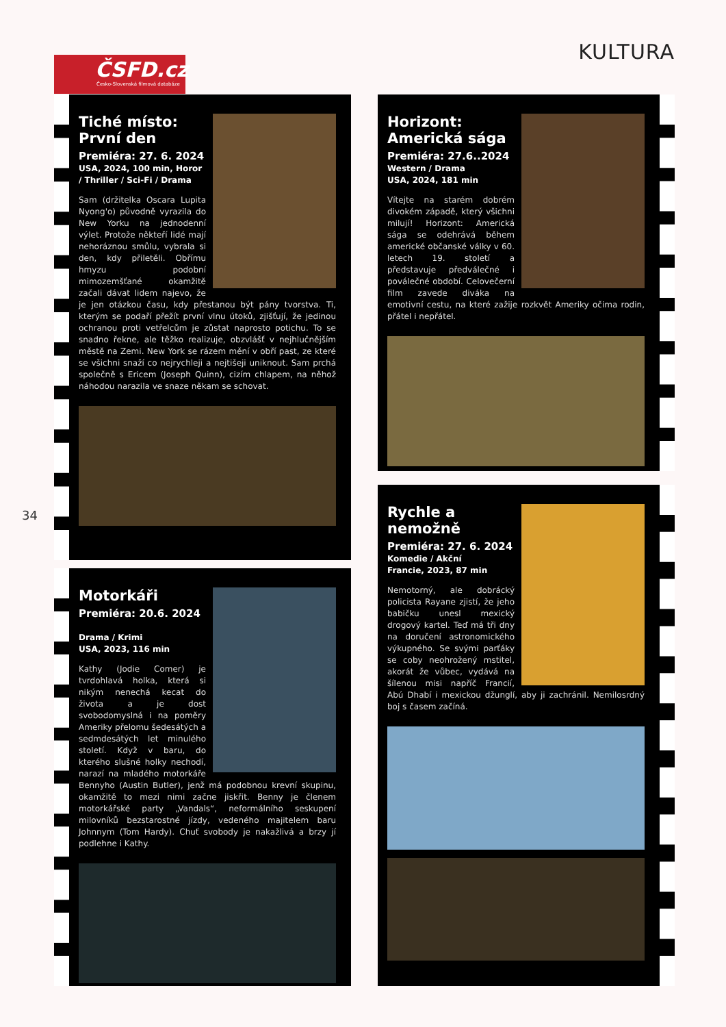ČSFD.cz
Česko-Slovenská filmová databáze
KULTURA
34
Tiché místo:
První den
Premiéra: 27. 6. 2024
USA, 2024, 100 min, Horor / Thriller / Sci-Fi / Drama
Sam (držitelka Oscara Lupita Nyong'o) původně vyrazila do New Yorku na jednodenní výlet. Protože někteří lidé mají nehoráznou smůlu, vybrala si den, kdy přiletěli. Obřímu hmyzu podobní mimozemšťané okamžitě začali dávat lidem najevo, že je jen otázkou času, kdy přestanou být pány tvorstva. Ti, kterým se podaří přežít první vlnu útoků, zjišťují, že jedinou ochranou proti vetřelcům je zůstat naprosto potichu. To se snadno řekne, ale těžko realizuje, obzvlášť v nejhlučnějším městě na Zemi. New York se rázem mění v obří past, ze které se všichni snaží co nejrychleji a nejtišeji uniknout. Sam prchá společně s Ericem (Joseph Quinn), cizím chlapem, na něhož náhodou narazila ve snaze někam se schovat.
Motorkáři
Premiéra: 20.6. 2024
Drama / Krimi
USA, 2023, 116 min
Kathy (Jodie Comer) je tvrdohlavá holka, která si nikým nenechá kecat do života a je dost svobodomyslná i na poměry Ameriky přelomu šedesátých a sedmdesátých let minulého století. Když v baru, do kterého slušné holky nechodí, narazí na mladého motorkáře Bennyho (Austin Butler), jenž má podobnou krevní skupinu, okamžitě to mezi nimi začne jiskřit. Benny je členem motorkářské party „Vandals“, neformálního seskupení milovníků bezstarostné jízdy, vedeného majitelem baru Johnnym (Tom Hardy). Chuť svobody je nakažlivá a brzy jí podlehne i Kathy.
Horizont:
Americká sága
Premiéra: 27.6..2024
Western / Drama
USA, 2024, 181 min
Vítejte na starém dobrém divokém západě, který všichni milují! Horizont: Americká sága se odehrává během americké občanské války v 60. letech 19. století a představuje předválečné i poválečné období. Celovečerní film zavede diváka na emotivní cestu, na které zažije rozkvět Ameriky očima rodin, přátel i nepřátel.
Rychle a
nemožně
Premiéra: 27. 6. 2024
Komedie / Akční
Francie, 2023, 87 min
Nemotorný, ale dobrácký policista Rayane zjistí, že jeho babičku unesl mexický drogový kartel. Teď má tři dny na doručení astronomického výkupného. Se svými parťáky se coby neohrožený mstitel, akorát že vůbec, vydává na šílenou misi napříč Francií, Abú Dhabí i mexickou džunglí, aby ji zachránil. Nemilosrdný boj s časem začíná.